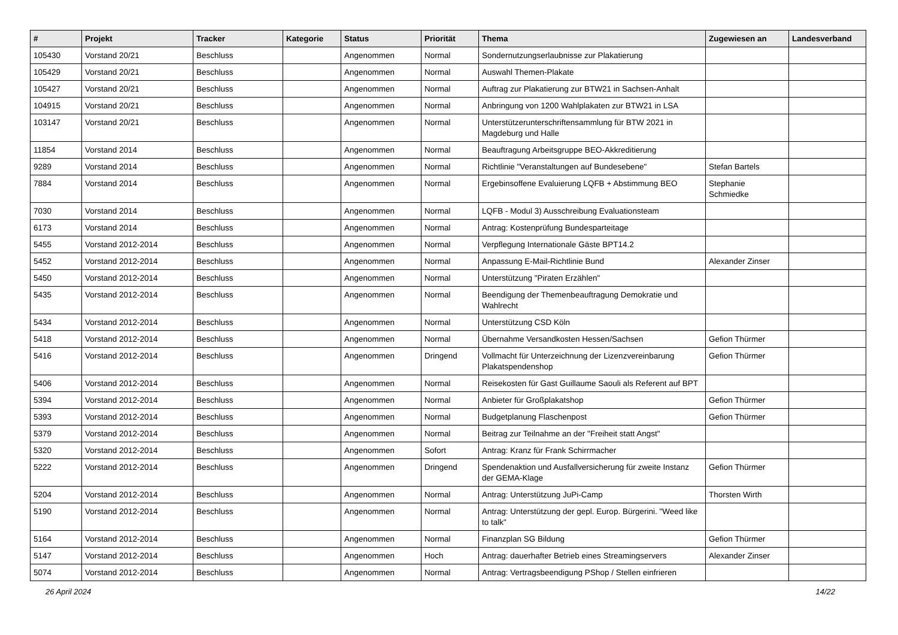| # | Projekt | Tracker | Kategorie | Status | Priorität | Thema | Zugewiesen an | Landesverband |
| --- | --- | --- | --- | --- | --- | --- | --- | --- |
| 105430 | Vorstand 20/21 | Beschluss | | Angenommen | Normal | Sondernutzungserlaubnisse zur Plakatierung | | |
| 105429 | Vorstand 20/21 | Beschluss | | Angenommen | Normal | Auswahl Themen-Plakate | | |
| 105427 | Vorstand 20/21 | Beschluss | | Angenommen | Normal | Auftrag zur Plakatierung zur BTW21 in Sachsen-Anhalt | | |
| 104915 | Vorstand 20/21 | Beschluss | | Angenommen | Normal | Anbringung von 1200 Wahlplakaten zur BTW21 in LSA | | |
| 103147 | Vorstand 20/21 | Beschluss | | Angenommen | Normal | Unterstützerunterschriftensammlung für BTW 2021 in Magdeburg und Halle | | |
| 11854 | Vorstand 2014 | Beschluss | | Angenommen | Normal | Beauftragung Arbeitsgruppe BEO-Akkreditierung | | |
| 9289 | Vorstand 2014 | Beschluss | | Angenommen | Normal | Richtlinie "Veranstaltungen auf Bundesebene" | Stefan Bartels | |
| 7884 | Vorstand 2014 | Beschluss | | Angenommen | Normal | Ergebinsoffene Evaluierung LQFB + Abstimmung BEO | Stephanie Schmiedke | |
| 7030 | Vorstand 2014 | Beschluss | | Angenommen | Normal | LQFB - Modul 3) Ausschreibung Evaluationsteam | | |
| 6173 | Vorstand 2014 | Beschluss | | Angenommen | Normal | Antrag: Kostenprüfung Bundesparteitage | | |
| 5455 | Vorstand 2012-2014 | Beschluss | | Angenommen | Normal | Verpflegung Internationale Gäste BPT14.2 | | |
| 5452 | Vorstand 2012-2014 | Beschluss | | Angenommen | Normal | Anpassung E-Mail-Richtlinie Bund | Alexander Zinser | |
| 5450 | Vorstand 2012-2014 | Beschluss | | Angenommen | Normal | Unterstützung "Piraten Erzählen" | | |
| 5435 | Vorstand 2012-2014 | Beschluss | | Angenommen | Normal | Beendigung der Themenbeauftragung Demokratie und Wahlrecht | | |
| 5434 | Vorstand 2012-2014 | Beschluss | | Angenommen | Normal | Unterstützung CSD Köln | | |
| 5418 | Vorstand 2012-2014 | Beschluss | | Angenommen | Normal | Übernahme Versandkosten Hessen/Sachsen | Gefion Thürmer | |
| 5416 | Vorstand 2012-2014 | Beschluss | | Angenommen | Dringend | Vollmacht für Unterzeichnung der Lizenzvereinbarung Plakatspendenshop | Gefion Thürmer | |
| 5406 | Vorstand 2012-2014 | Beschluss | | Angenommen | Normal | Reisekosten für Gast Guillaume Saouli als Referent auf BPT | | |
| 5394 | Vorstand 2012-2014 | Beschluss | | Angenommen | Normal | Anbieter für Großplakatshop | Gefion Thürmer | |
| 5393 | Vorstand 2012-2014 | Beschluss | | Angenommen | Normal | Budgetplanung Flaschenpost | Gefion Thürmer | |
| 5379 | Vorstand 2012-2014 | Beschluss | | Angenommen | Normal | Beitrag zur Teilnahme an der "Freiheit statt Angst" | | |
| 5320 | Vorstand 2012-2014 | Beschluss | | Angenommen | Sofort | Antrag: Kranz für Frank Schirrmacher | | |
| 5222 | Vorstand 2012-2014 | Beschluss | | Angenommen | Dringend | Spendenaktion und Ausfallversicherung für zweite Instanz der GEMA-Klage | Gefion Thürmer | |
| 5204 | Vorstand 2012-2014 | Beschluss | | Angenommen | Normal | Antrag: Unterstützung JuPi-Camp | Thorsten Wirth | |
| 5190 | Vorstand 2012-2014 | Beschluss | | Angenommen | Normal | Antrag: Unterstützung der gepl. Europ. Bürgerini. "Weed like to talk" | | |
| 5164 | Vorstand 2012-2014 | Beschluss | | Angenommen | Normal | Finanzplan SG Bildung | Gefion Thürmer | |
| 5147 | Vorstand 2012-2014 | Beschluss | | Angenommen | Hoch | Antrag: dauerhafter Betrieb eines Streamingservers | Alexander Zinser | |
| 5074 | Vorstand 2012-2014 | Beschluss | | Angenommen | Normal | Antrag: Vertragsbeendigung PShop / Stellen einfrieren | | |
26 April 2024 14/22